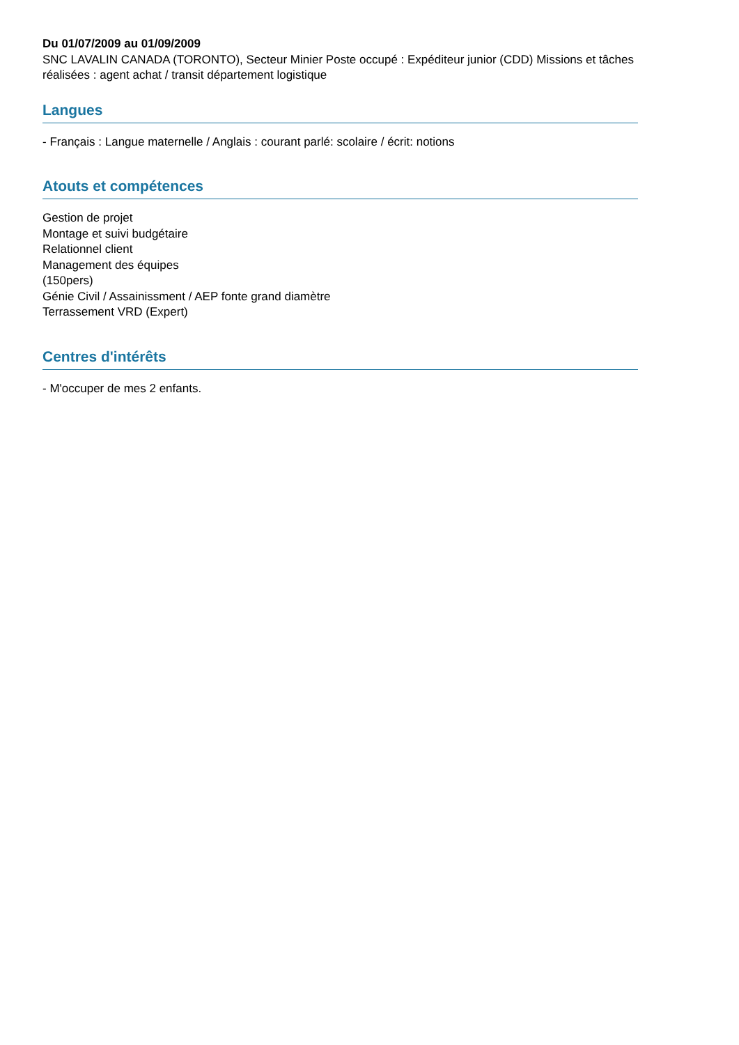Du 01/07/2009 au 01/09/2009
SNC LAVALIN CANADA (TORONTO), Secteur Minier Poste occupé : Expéditeur junior (CDD) Missions et tâches réalisées : agent achat / transit département logistique
Langues
- Français : Langue maternelle / Anglais : courant parlé: scolaire / écrit: notions
Atouts et compétences
Gestion de projet
Montage et suivi budgétaire
Relationnel client
Management des équipes
(150pers)
Génie Civil / Assainissment / AEP fonte grand diamètre
Terrassement VRD (Expert)
Centres d'intérêts
- M'occuper de mes 2 enfants.